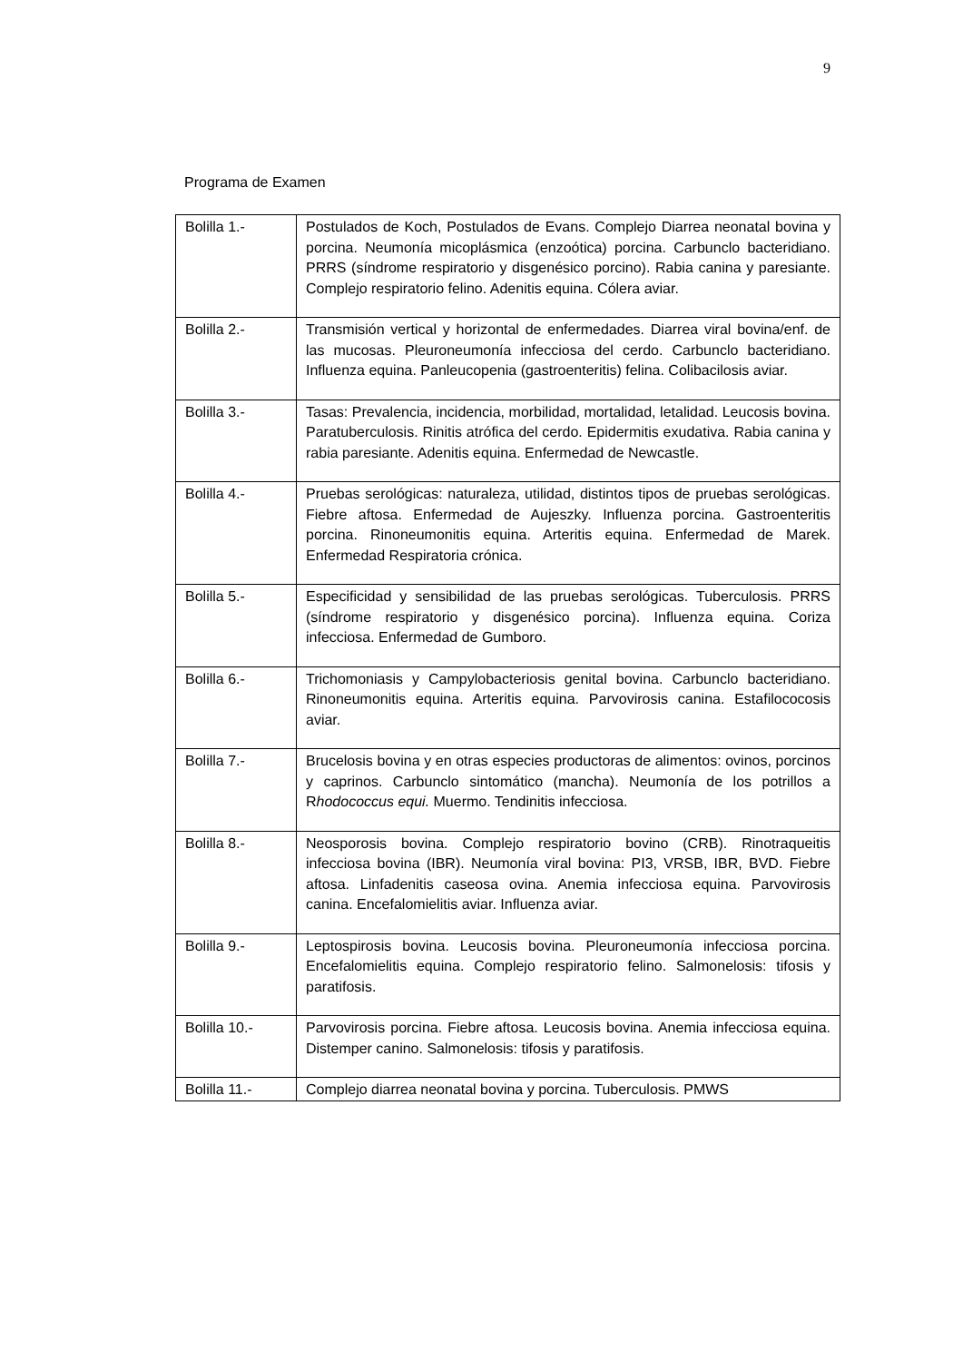9
Programa de Examen
| Bolilla 1.- | Postulados de Koch, Postulados de Evans. Complejo Diarrea neonatal bovina y porcina. Neumonía micoplásmica (enzoótica) porcina. Carbunclo bacteridiano. PRRS (síndrome respiratorio y disgenésico porcino). Rabia canina y paresiante. Complejo respiratorio felino. Adenitis equina. Cólera aviar. |
| Bolilla 2.- | Transmisión vertical y horizontal de enfermedades. Diarrea viral bovina/enf. de las mucosas. Pleuroneumonía infecciosa del cerdo. Carbunclo bacteridiano. Influenza equina. Panleucopenia (gastroenteritis) felina. Colibacilosis aviar. |
| Bolilla 3.- | Tasas: Prevalencia, incidencia, morbilidad, mortalidad, letalidad. Leucosis bovina. Paratuberculosis. Rinitis atrófica del cerdo. Epidermitis exudativa. Rabia canina y rabia paresiante. Adenitis equina. Enfermedad de Newcastle. |
| Bolilla 4.- | Pruebas serológicas: naturaleza, utilidad, distintos tipos de pruebas serológicas. Fiebre aftosa. Enfermedad de Aujeszky. Influenza porcina. Gastroenteritis porcina. Rinoneumonitis equina. Arteritis equina. Enfermedad de Marek. Enfermedad Respiratoria crónica. |
| Bolilla 5.- | Especificidad y sensibilidad de las pruebas serológicas. Tuberculosis. PRRS (síndrome respiratorio y disgenésico porcina). Influenza equina. Coriza infecciosa. Enfermedad de Gumboro. |
| Bolilla 6.- | Trichomoniasis y Campylobacteriosis genital bovina. Carbunclo bacteridiano. Rinoneumonitis equina. Arteritis equina. Parvovirosis canina. Estafilococosis aviar. |
| Bolilla 7.- | Brucelosis bovina y en otras especies productoras de alimentos: ovinos, porcinos y caprinos. Carbunclo sintomático (mancha). Neumonía de los potrillos a R hodococcus equi. Muermo. Tendinitis infecciosa. |
| Bolilla 8.- | Neosporosis bovina. Complejo respiratorio bovino (CRB). Rinotraqueitis infecciosa bovina (IBR). Neumonía viral bovina: PI3, VRSB, IBR, BVD. Fiebre aftosa. Linfadenitis caseosa ovina. Anemia infecciosa equina. Parvovirosis canina. Encefalomielitis aviar. Influenza aviar. |
| Bolilla 9.- | Leptospirosis bovina. Leucosis bovina. Pleuroneumonía infecciosa porcina. Encefalomielitis equina. Complejo respiratorio felino. Salmonelosis: tifosis y paratifosis. |
| Bolilla 10.- | Parvovirosis porcina. Fiebre aftosa. Leucosis bovina. Anemia infecciosa equina. Distemper canino. Salmonelosis: tifosis y paratifosis. |
| Bolilla 11.- | Complejo diarrea neonatal bovina y porcina. Tuberculosis. PMWS |